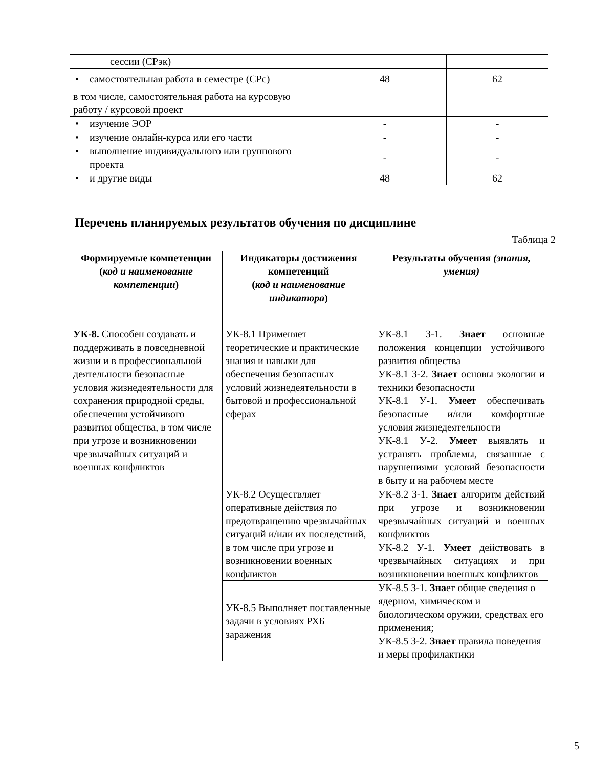| сессии (СРэк) | | |
| • самостоятельная работа в семестре (СРс) | 48 | 62 |
| в том числе, самостоятельная работа на курсовую работу / курсовой проект | | |
| • изучение ЭОР | - | - |
| • изучение онлайн-курса или его части | - | - |
| • выполнение индивидуального или группового проекта | - | - |
| • и другие виды | 48 | 62 |
Перечень планируемых результатов обучения по дисциплине
Таблица 2
| Формируемые компетенции ( код и наименование компетенции ) | Индикаторы достижения компетенций ( код и наименование индикатора ) | Результаты обучения (знания, умения) |
| --- | --- | --- |
| УК-8. Способен создавать и поддерживать в повседневной жизни и в профессиональной деятельности безопасные условия жизнедеятельности для сохранения природной среды, обеспечения устойчивого развития общества, в том числе при угрозе и возникновении чрезвычайных ситуаций и военных конфликтов | УК-8.1 Применяет теоретические и практические знания и навыки для обеспечения безопасных условий жизнедеятельности в бытовой и профессиональной сферах | УК-8.1 З-1. Знает основные положения концепции устойчивого развития общества УК-8.1 З-2. Знает основы экологии и техники безопасности УК-8.1 У-1. Умеет обеспечивать безопасные и/или комфортные условия жизнедеятельности УК-8.1 У-2. Умеет выявлять и устранять проблемы, связанные с нарушениями условий безопасности в быту и на рабочем месте |
| | УК-8.2 Осуществляет оперативные действия по предотвращению чрезвычайных ситуаций и/или их последствий, в том числе при угрозе и возникновении военных конфликтов | УК-8.2 З-1. Знает алгоритм действий при угрозе и возникновении чрезвычайных ситуаций и военных конфликтов УК-8.2 У-1. Умеет действовать в чрезвычайных ситуациях и при возникновении военных конфликтов |
| | УК-8.5 Выполняет поставленные задачи в условиях РХБ заражения | УК-8.5 З-1. Зна ет общие сведения о ядерном, химическом и биологическом оружии, средствах его применения; УК-8.5 З-2. Знает правила поведения и меры профилактики |
5